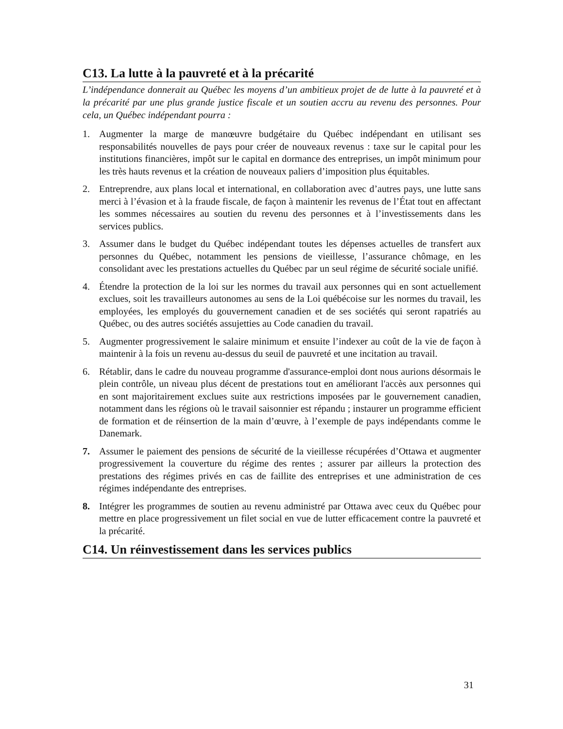C13. La lutte à la pauvreté et à la précarité
L’indépendance donnerait au Québec les moyens d’un ambitieux projet de de lutte à la pauvreté et à la précarité par une plus grande justice fiscale et un soutien accru au revenu des personnes. Pour cela, un Québec indépendant pourra :
1. Augmenter la marge de manœuvre budgétaire du Québec indépendant en utilisant ses responsabilités nouvelles de pays pour créer de nouveaux revenus : taxe sur le capital pour les institutions financières, impôt sur le capital en dormance des entreprises, un impôt minimum pour les très hauts revenus et la création de nouveaux paliers d’imposition plus équitables.
2. Entreprendre, aux plans local et international, en collaboration avec d’autres pays, une lutte sans merci à l’évasion et à la fraude fiscale, de façon à maintenir les revenus de l’État tout en affectant les sommes nécessaires au soutien du revenu des personnes et à l’investissements dans les services publics.
3. Assumer dans le budget du Québec indépendant toutes les dépenses actuelles de transfert aux personnes du Québec, notamment les pensions de vieillesse, l’assurance chômage, en les consolidant avec les prestations actuelles du Québec par un seul régime de sécurité sociale unifié.
4. Étendre la protection de la loi sur les normes du travail aux personnes qui en sont actuellement exclues, soit les travailleurs autonomes au sens de la Loi québécoise sur les normes du travail, les employées, les employés du gouvernement canadien et de ses sociétés qui seront rapatriés au Québec, ou des autres sociétés assujetties au Code canadien du travail.
5. Augmenter progressivement le salaire minimum et ensuite l’indexer au coût de la vie de façon à maintenir à la fois un revenu au-dessus du seuil de pauvreté et une incitation au travail.
6. Rétablir, dans le cadre du nouveau programme d'assurance-emploi dont nous aurions désormais le plein contrôle, un niveau plus décent de prestations tout en améliorant l'accès aux personnes qui en sont majoritairement exclues suite aux restrictions imposées par le gouvernement canadien, notamment dans les régions où le travail saisonnier est répandu ; instaurer un programme efficient de formation et de réinsertion de la main d’œuvre, à l’exemple de pays indépendants comme le Danemark.
7. Assumer le paiement des pensions de sécurité de la vieillesse récupérées d’Ottawa et augmenter progressivement la couverture du régime des rentes ; assurer par ailleurs la protection des prestations des régimes privés en cas de faillite des entreprises et une administration de ces régimes indépendante des entreprises.
8. Intégrer les programmes de soutien au revenu administré par Ottawa avec ceux du Québec pour mettre en place progressivement un filet social en vue de lutter efficacement contre la pauvreté et la précarité.
C14. Un réinvestissement dans les services publics
31